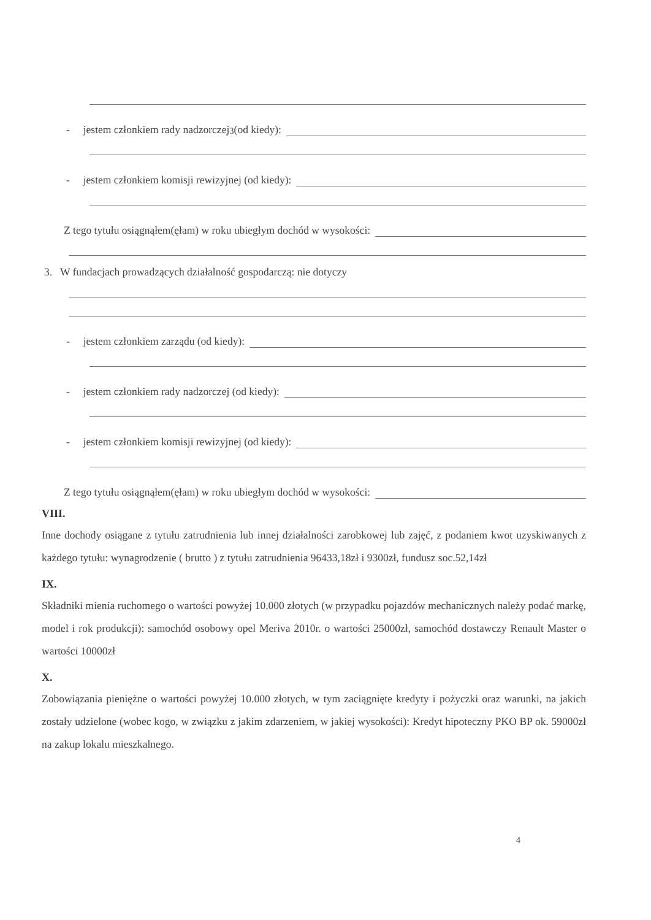- jestem członkiem rady nadzorczej<sup>3</sup> (od kiedy):
- jestem członkiem komisji rewizyjnej (od kiedy):
Z tego tytułu osiągnąłem(ęłam) w roku ubiegłym dochód w wysokości:
3. W fundacjach prowadzących działalność gospodarczą: nie dotyczy
- jestem członkiem zarządu (od kiedy):
- jestem członkiem rady nadzorczej (od kiedy):
- jestem członkiem komisji rewizyjnej (od kiedy):
Z tego tytułu osiągnąłem(ęłam) w roku ubiegłym dochód w wysokości:
VIII.
Inne dochody osiągane z tytułu zatrudnienia lub innej działalności zarobkowej lub zajęć, z podaniem kwot uzyskiwanych z każdego tytułu: wynagrodzenie ( brutto ) z tytułu zatrudnienia 96433,18zł i 9300zł, fundusz soc.52,14zł
IX.
Składniki mienia ruchomego o wartości powyżej 10.000 złotych (w przypadku pojazdów mechanicznych należy podać markę, model i rok produkcji): samochód osobowy opel Meriva 2010r. o wartości 25000zł, samochód dostawczy Renault Master o wartości 10000zł
X.
Zobowiązania pieniężne o wartości powyżej 10.000 złotych, w tym zaciągnięte kredyty i pożyczki oraz warunki, na jakich zostały udzielone (wobec kogo, w związku z jakim zdarzeniem, w jakiej wysokości): Kredyt hipoteczny PKO BP ok. 59000zł na zakup lokalu mieszkalnego.
4